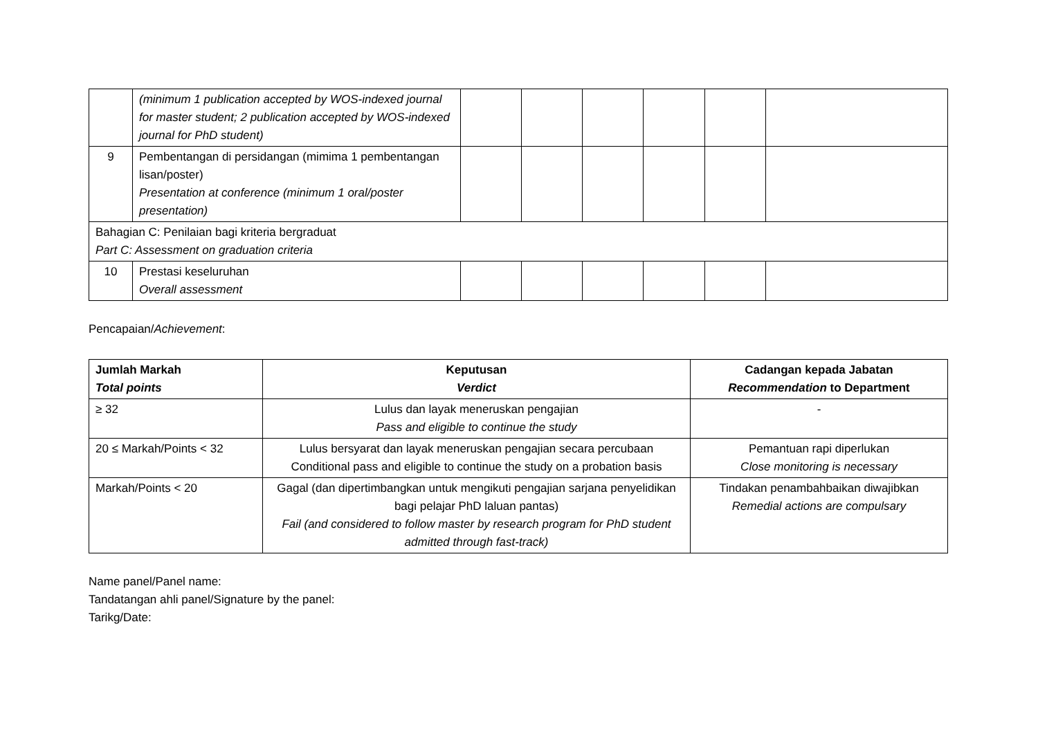| | (minimum 1 publication accepted by WOS-indexed journal for master student; 2 publication accepted by WOS-indexed journal for PhD student) | | | | | | |
| 9 | Pembentangan di persidangan (mimima 1 pembentangan lisan/poster) Presentation at conference (minimum 1 oral/poster presentation) | | | | | | |
| Bahagian C: Penilaian bagi kriteria bergraduat Part C: Assessment on graduation criteria | | | | | | | |
| 10 | Prestasi keseluruhan Overall assessment | | | | | | |
Pencapaian/Achievement:
| Jumlah Markah Total points | Keputusan Verdict | Cadangan kepada Jabatan Recommendation to Department |
| --- | --- | --- |
| ≥ 32 | Lulus dan layak meneruskan pengajian Pass and eligible to continue the study | - |
| 20 ≤ Markah/Points < 32 | Lulus bersyarat dan layak meneruskan pengajian secara percubaan Conditional pass and eligible to continue the study on a probation basis | Pemantuan rapi diperlukan Close monitoring is necessary |
| Markah/Points < 20 | Gagal (dan dipertimbangkan untuk mengikuti pengajian sarjana penyelidikan bagi pelajar PhD laluan pantas) Fail (and considered to follow master by research program for PhD student admitted through fast-track) | Tindakan penambahbaikan diwajibkan Remedial actions are compulsary |
Name panel/Panel name:
Tandatangan ahli panel/Signature by the panel:
Tarikg/Date: